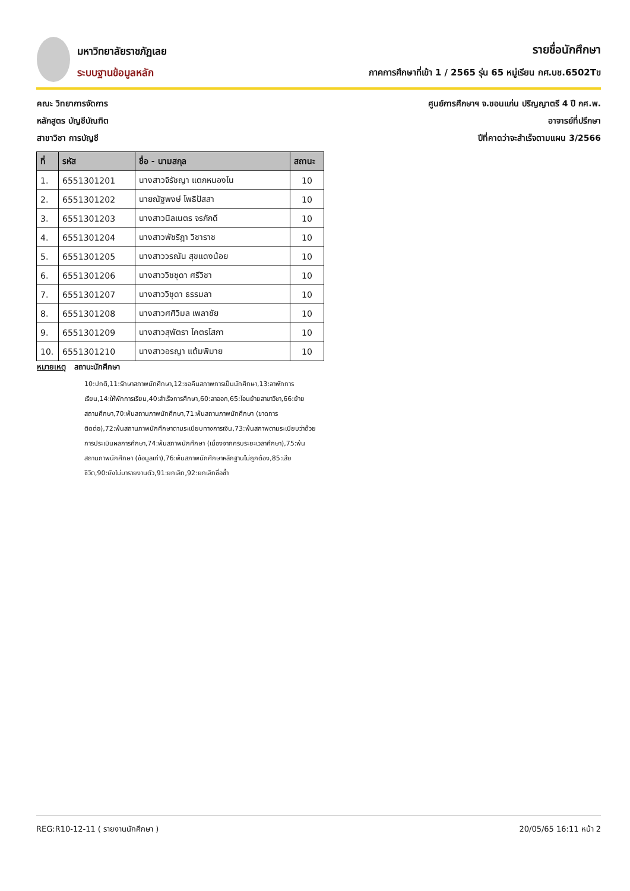มหาวิทยาลัยราชภัฏเลย
ระบบฐานข้อมูลหลัก
รายชื่อนักศึกษา
ภาคการศึกษาที่เข้า 1 / 2565 รุ่น 65 หมู่เรียน กศ.บช.6502Tข
คณะ วิทยาการจัดการ
หลักสูตร บัญชีบัณฑิต
สาขาวิชา การบัญชี
ศูนย์การศึกษาฯ จ.ขอนแก่น ปริญญาตรี 4 ปี กศ.พ.
อาจารย์ที่ปรึกษา
ปีที่คาดว่าจะสำเร็จตามแผน 3/2566
| ที่ | รหัส | ชื่อ - นามสกุล | สถานะ |
| --- | --- | --- | --- |
| 1. | 6551301201 | นางสาวจิรัชญา แตกหนองโน | 10 |
| 2. | 6551301202 | นายณัฐพงษ์ โพธิปัสสา | 10 |
| 3. | 6551301203 | นางสาวนิลเนตร จรภักดี | 10 |
| 4. | 6551301204 | นางสาวพัชริฎา วิชาราช | 10 |
| 5. | 6551301205 | นางสาววรณัน สุขแดงน้อย | 10 |
| 6. | 6551301206 | นางสาววิชชุดา ศรีวิชา | 10 |
| 7. | 6551301207 | นางสาววิชุดา ธรรมลา | 10 |
| 8. | 6551301208 | นางสาวศศิวิมล เพลาชัย | 10 |
| 9. | 6551301209 | นางสาวสุพัตรา โคตรโสภา | 10 |
| 10. | 6551301210 | นางสาวอรญา แต้มพิมาย | 10 |
หมายเหตุ สถานะนักศึกษา
10:ปกติ,11:รักษาสภาพนักศึกษา,12:ขอคืนสภาพการเป็นนักศึกษา,13:ลาพักการเรียน,14:ให้พักการเรียน,40:สำเร็จการศึกษา,60:ลาออก,65:โอนย้ายสาขาวิชา,66:ย้ายสถานศึกษา,70:พ้นสถานภาพนักศึกษา,71:พ้นสถานภาพนักศึกษา (ขาดการติดต่อ),72:พ้นสถานภาพนักศึกษาตามระเบียบทางการเงิน,73:พ้นสภาพตามระเบียบว่าด้วยการประเมินผลการศึกษา,74:พ้นสภาพนักศึกษา (เนื่องจากครบระยะเวลาศึกษา),75:พ้นสถานภาพนักศึกษา (ข้อมูลเก่า),76:พ้นสภาพนักศึกษาหลักฐานไม่ถูกต้อง,85:เสียชีวิต,90:ยังไม่มารายงานตัว,91:ยกเลิก,92:ยกเลิกชื่อซ้ำ
REG:R10-12-11 ( รายงานนักศึกษา ) 20/05/65 16:11 หน้า 2